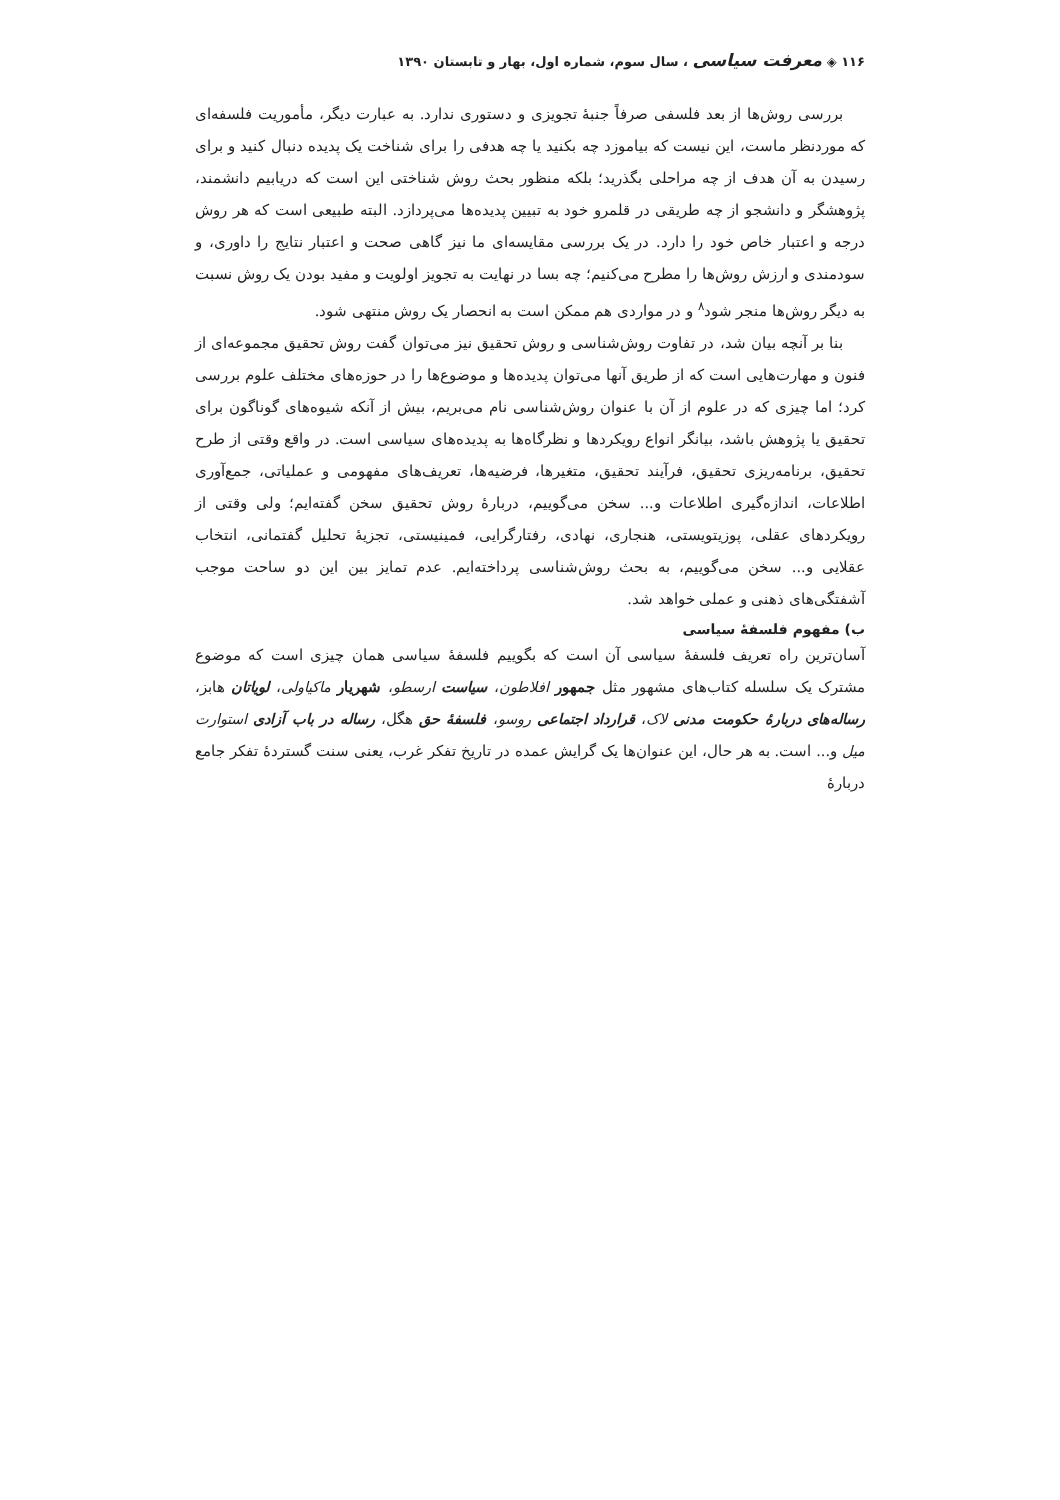۱۱۶ ◈ معرفت سیاسی ، سال سوم، شماره اول، بهار و تابستان ۱۳۹۰
بررسی روش‌ها از بعد فلسفی صرفاً جنبهٔ تجویزی و دستوری ندارد. به عبارت دیگر، مأموریت فلسفه‌ای که موردنظر ماست، این نیست که بیاموزد چه بکنید یا چه هدفی را برای شناخت یک پدیده دنبال کنید و برای رسیدن به آن هدف از چه مراحلی بگذرید؛ بلکه منظور بحث روش شناختی این است که دریابیم دانشمند، پژوهشگر و دانشجو از چه طریقی در قلمرو خود به تبیین پدیده‌ها می‌پردازد. البته طبیعی است که هر روش درجه و اعتبار خاص خود را دارد. در یک بررسی مقایسه‌ای ما نیز گاهی صحت و اعتبار نتایج را داوری، و سودمندی و ارزش روش‌ها را مطرح می‌کنیم؛ چه بسا در نهایت به تجویز اولویت و مفید بودن یک روش نسبت به دیگر روش‌ها منجر شود<sup>۸</sup> و در مواردی هم ممکن است به انحصار یک روش منتهی شود.
بنا بر آنچه بیان شد، در تفاوت روش‌شناسی و روش تحقیق نیز می‌توان گفت روش تحقیق مجموعه‌ای از فنون و مهارت‌هایی است که از طریق آنها می‌توان پدیده‌ها و موضوع‌ها را در حوزه‌های مختلف علوم بررسی کرد؛ اما چیزی که در علوم از آن با عنوان روش‌شناسی نام می‌بریم، بیش از آنکه شیوه‌های گوناگون برای تحقیق یا پژوهش باشد، بیانگر انواع رویکردها و نظرگاه‌ها به پدیده‌های سیاسی است. در واقع وقتی از طرح تحقیق، برنامه‌ریزی تحقیق، فرآیند تحقیق، متغیرها، فرضیه‌ها، تعریف‌های مفهومی و عملیاتی، جمع‌آوری اطلاعات، اندازه‌گیری اطلاعات و... سخن می‌گوییم، دربارهٔ روش تحقیق سخن گفته‌ایم؛ ولی وقتی از رویکردهای عقلی، پوزیتویستی، هنجاری، نهادی، رفتارگرایی، فمینیستی، تجزیهٔ تحلیل گفتمانی، انتخاب عقلایی و... سخن می‌گوییم، به بحث روش‌شناسی پرداخته‌ایم. عدم تمایز بین این دو ساحت موجب آشفتگی‌های ذهنی و عملی خواهد شد.
ب) مفهوم فلسفهٔ سیاسی
آسان‌ترین راه تعریف فلسفهٔ سیاسی آن است که بگوییم فلسفهٔ سیاسی همان چیزی است که موضوع مشترک یک سلسله کتاب‌های مشهور مثل جمهور افلاطون، سیاست ارسطو، شهریار ماکیاولی، لویاتان هابز، رساله‌های دربارهٔ حکومت مدنی لاک، قرارداد اجتماعی روسو، فلسفهٔ حق هگل، رساله در باب آزادی استوارت میل و... است. به هر حال، این عنوان‌ها یک گرایش عمده در تاریخ تفکر غرب، یعنی سنت گستردهٔ تفکر جامع دربارهٔ